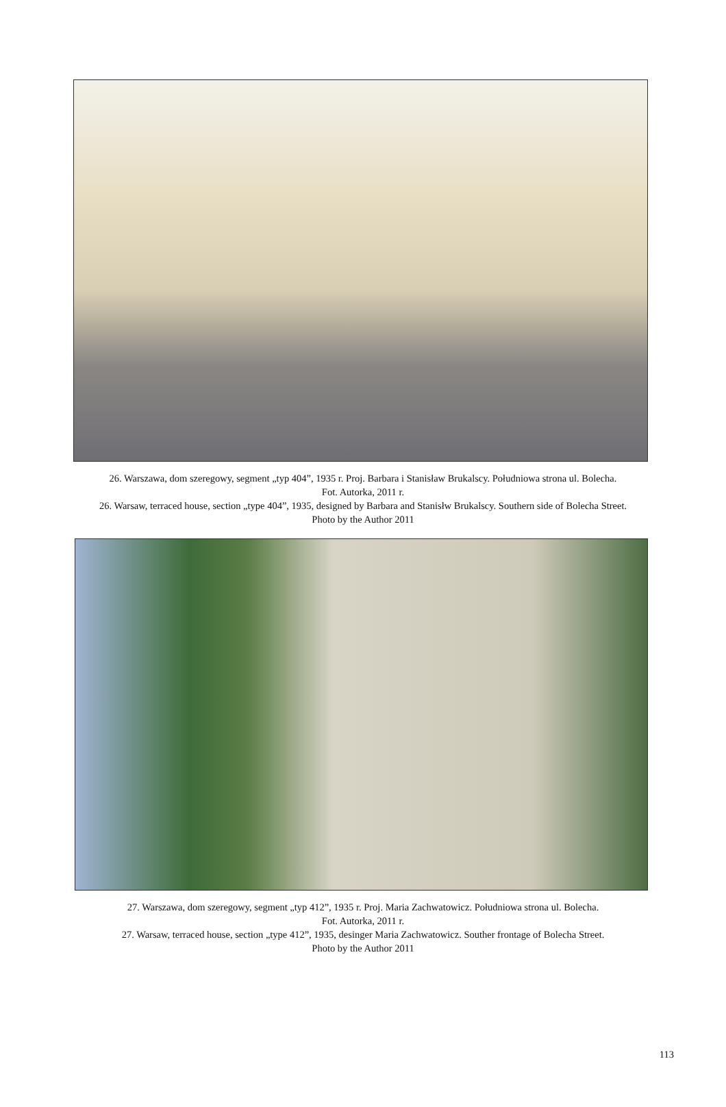26. Warszawa, dom szeregowy, segment „typ 404”, 1935 r. Proj. Barbara i Stanisław Brukalscy. Południowa strona ul. Bolecha.
Fot. Autorka, 2011 r.
26. Warsaw, terraced house, section „type 404”, 1935, designed by Barbara and Stanisłw Brukalscy. Southern side of Bolecha Street.
Photo by the Author 2011
27. Warszawa, dom szeregowy, segment „typ 412”, 1935 r. Proj. Maria Zachwatowicz. Południowa strona ul. Bolecha.
Fot. Autorka, 2011 r.
27. Warsaw, terraced house, section „type 412”, 1935, desinger Maria Zachwatowicz. Souther frontage of Bolecha Street.
Photo by the Author 2011
113